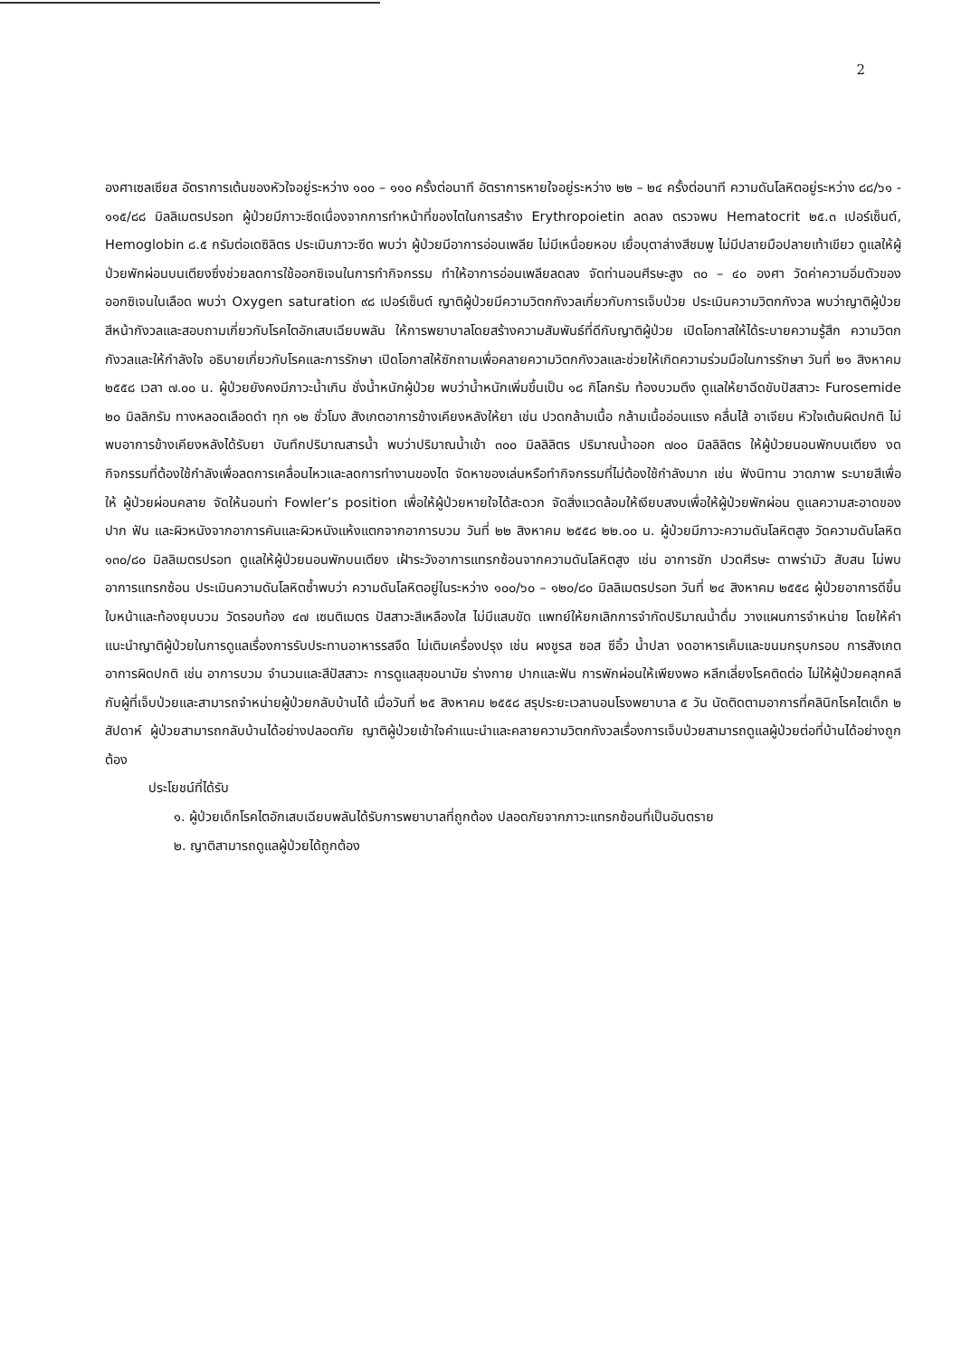2
องศาเซลเซียส อัตราการเต้นของหัวใจอยู่ระหว่าง ๑๐๐ – ๑๑๐ ครั้งต่อนาที อัตราการหายใจอยู่ระหว่าง ๒๒ – ๒๔ ครั้งต่อนาที ความดันโลหิตอยู่ระหว่าง ๘๘/๖๑ - ๑๑๕/๘๘ มิลลิเมตรปรอท ผู้ป่วยมีภาวะซีดเนื่องจากการทำหน้าที่ของไตในการสร้าง Erythropoietin ลดลง ตรวจพบ Hematocrit ๒๕.๓ เปอร์เซ็นต์, Hemoglobin ๘.๕ กรัมต่อเดซิลิตร ประเมินภาวะซีด พบว่า ผู้ป่วยมีอาการอ่อนเพลีย ไม่มีเหนื่อยหอบ เยื่อบุตาล่างสีชมพู ไม่มีปลายมือปลายเท้าเขียว ดูแลให้ผู้ป่วยพักผ่อนบนเตียงซึ่งช่วยลดการใช้ออกซิเจนในการทำกิจกรรม ทำให้อาการอ่อนเพลียลดลง จัดท่านอนศีรษะสูง ๓๐ – ๔๐ องศา วัดค่าความอิ่มตัวของออกซิเจนในเลือด พบว่า Oxygen saturation ๙๘ เปอร์เซ็นต์ ญาติผู้ป่วยมีความวิตกกังวลเกี่ยวกับการเจ็บป่วย ประเมินความวิตกกังวล พบว่าญาติผู้ป่วยสีหน้ากังวลและสอบถามเกี่ยวกับโรคไตอักเสบเฉียบพลัน ให้การพยาบาลโดยสร้างความสัมพันธ์ที่ดีกับญาติผู้ป่วย เปิดโอกาสให้ได้ระบายความรู้สึก ความวิตกกังวลและให้กำลังใจ อธิบายเกี่ยวกับโรคและการรักษา เปิดโอกาสให้ซักถามเพื่อคลายความวิตกกังวลและช่วยให้เกิดความร่วมมือในการรักษา วันที่ ๒๑ สิงหาคม ๒๕๕๘ เวลา ๗.๐๐ น. ผู้ป่วยยังคงมีภาวะน้ำเกิน ชั่งน้ำหนักผู้ป่วย พบว่าน้ำหนักเพิ่มขึ้นเป็น ๑๘ กิโลกรัม ท้องบวมตึง ดูแลให้ยาฉีดขับปัสสาวะ Furosemide ๒๐ มิลลิกรัม ทางหลอดเลือดดำ ทุก ๑๒ ชั่วโมง สังเกตอาการข้างเคียงหลังให้ยา เช่น ปวดกล้ามเนื้อ กล้ามเนื้ออ่อนแรง คลื่นไส้ อาเจียน หัวใจเต้นผิดปกติ ไม่พบอาการข้างเคียงหลังได้รับยา บันทึกปริมาณสารน้ำ พบว่าปริมาณน้ำเข้า ๓๐๐ มิลลิลิตร ปริมาณน้ำออก ๗๐๐ มิลลิลิตร ให้ผู้ป่วยนอนพักบนเตียง งดกิจกรรมที่ต้องใช้กำลังเพื่อลดการเคลื่อนไหวและลดการทำงานของไต จัดหาของเล่นหรือทำกิจกรรมที่ไม่ต้องใช้กำลังมาก เช่น ฟังนิทาน วาดภาพ ระบายสีเพื่อให้ ผู้ป่วยผ่อนคลาย จัดให้นอนท่า Fowler’s position เพื่อให้ผู้ป่วยหายใจได้สะดวก จัดสิ่งแวดล้อมให้เงียบสงบเพื่อให้ผู้ป่วยพักผ่อน ดูแลความสะอาดของปาก ฟัน และผิวหนังจากอาการคันและผิวหนังแห้งแตกจากอาการบวม วันที่ ๒๒ สิงหาคม ๒๕๕๘ ๒๒.๐๐ น. ผู้ป่วยมีภาวะความดันโลหิตสูง วัดความดันโลหิต ๑๓๐/๘๐ มิลลิเมตรปรอท ดูแลให้ผู้ป่วยนอนพักบนเตียง เฝ้าระวังอาการแทรกซ้อนจากความดันโลหิตสูง เช่น อาการชัก ปวดศีรษะ ตาพร่ามัว สับสน ไม่พบอาการแทรกซ้อน ประเมินความดันโลหิตซ้ำพบว่า ความดันโลหิตอยู่ในระหว่าง ๑๐๐/๖๐ – ๑๒๐/๘๐ มิลลิเมตรปรอท วันที่ ๒๔ สิงหาคม ๒๕๕๘ ผู้ป่วยอาการดีขึ้น ใบหน้าและท้องยุบบวม วัดรอบท้อง ๔๗ เซนติเมตร ปัสสาวะสีเหลืองใส ไม่มีแสบขัด แพทย์ให้ยกเลิกการจำกัดปริมาณน้ำดื่ม วางแผนการจำหน่าย โดยให้คำแนะนำญาติผู้ป่วยในการดูแลเรื่องการรับประทานอาหารรสจืด ไม่เติมเครื่องปรุง เช่น ผงชูรส ซอส ซีอิ้ว น้ำปลา งดอาหารเค็มและขนมกรุบกรอบ การสังเกตอาการผิดปกติ เช่น อาการบวม จำนวนและสีปัสสาวะ การดูแลสุขอนามัย ร่างกาย ปากและฟัน การพักผ่อนให้เพียงพอ หลีกเลี่ยงโรคติดต่อ ไม่ให้ผู้ป่วยคลุกคลีกับผู้ที่เจ็บป่วยและสามารถจำหน่ายผู้ป่วยกลับบ้านได้ เมื่อวันที่ ๒๕ สิงหาคม ๒๕๕๘ สรุประยะเวลานอนโรงพยาบาล ๕ วัน นัดติดตามอาการที่คลินิกโรคไตเด็ก ๒ สัปดาห์ ผู้ป่วยสามารถกลับบ้านได้อย่างปลอดภัย ญาติผู้ป่วยเข้าใจคำแนะนำและคลายความวิตกกังวลเรื่องการเจ็บป่วยสามารถดูแลผู้ป่วยต่อที่บ้านได้อย่างถูกต้อง
ประโยชน์ที่ได้รับ
๑. ผู้ป่วยเด็กโรคไตอักเสบเฉียบพลันได้รับการพยาบาลที่ถูกต้อง ปลอดภัยจากภาวะแทรกซ้อนที่เป็นอันตราย
๒. ญาติสามารถดูแลผู้ป่วยได้ถูกต้อง